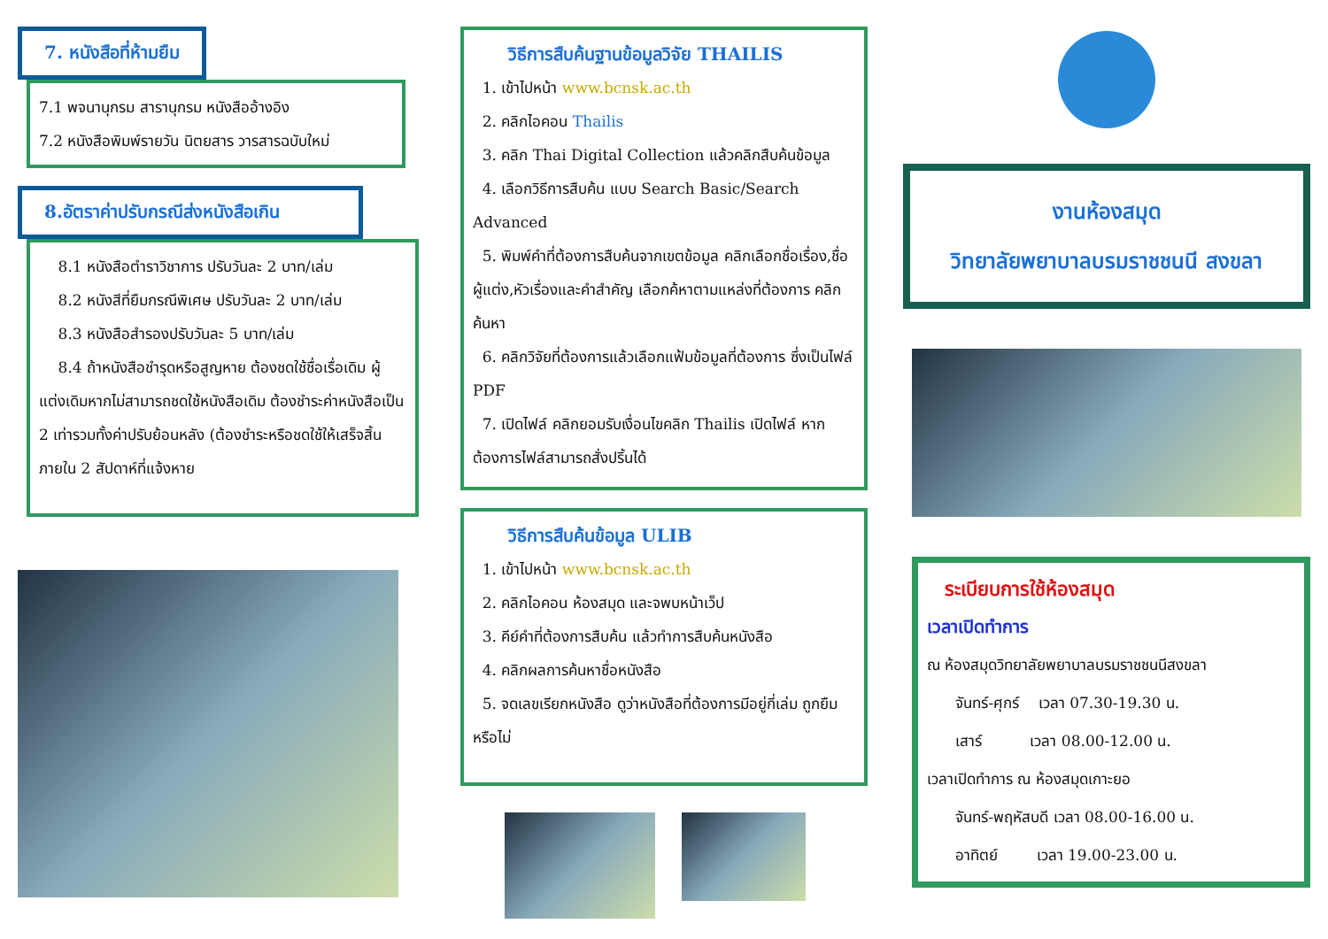7. หนังสือที่ห้ามยืม
7.1 พจนานุกรม สารานุกรม หนังสืออ้างอิง
7.2 หนังสือพิมพ์รายวัน นิตยสาร วารสารฉบับใหม่
8.อัตราค่าปรับกรณีส่งหนังสือเกิน
8.1 หนังสือตำราวิชาการ ปรับวันละ 2 บาท/เล่ม
8.2 หนังสีที่ยืมกรณีพิเศษ ปรับวันละ 2 บาท/เล่ม
8.3 หนังสือสำรองปรับวันละ 5 บาท/เล่ม
8.4 ถ้าหนังสือชำรุดหรือสูญหาย ต้องชดใช้ชื่อเรื่อเดิม ผู้แต่งเดิมหากไม่สามารถชดใช้หนังสือเดิม ต้องชำระค่าหนังสือเป็น 2 เท่ารวมทั้งค่าปรับย้อนหลัง (ต้องชำระหรือชดใช้ให้เสร็จสิ้นภายใน 2 สัปดาห์ที่แจ้งหาย
วิธีการสืบค้นฐานข้อมูลวิจัย THAILIS
1. เข้าไปหน้า www.bcnsk.ac.th
2. คลิกไอคอน Thailis
3. คลิก Thai Digital Collection แล้วคลิกสืบค้นข้อมูล
4. เลือกวิธีการสืบค้น แบบ Search Basic/Search Advanced
5. พิมพ์คำที่ต้องการสืบค้นจากเขตข้อมูล คลิกเลือกชื่อเรื่อง,ชื่อผู้แต่ง,หัวเรื่องและคำสำคัญ เลือกค้หาตามแหล่งที่ต้องการ คลิกค้นหา
6. คลิกวิจัยที่ต้องการแล้วเลือกแฟ้มข้อมูลที่ต้องการ ซึ่งเป็นไฟล์ PDF
7. เปิดไฟล์ คลิกยอมรับเงื่อนไขคลิก Thailis เปิดไฟล์ หากต้องการไฟล์สามารถสั่งปริ้นได้
วิธีการสืบค้นข้อมูล ULIB
1. เข้าไปหน้า www.bcnsk.ac.th
2. คลิกไอคอน ห้องสมุด และจพบหน้าเว็ป
3. คีย์คำที่ต้องการสืบค้น แล้วทำการสืบค้นหนังสือ
4. คลิกผลการค้นหาชื่อหนังสือ
5. จดเลขเรียกหนังสือ ดูว่าหนังสือที่ต้องการมีอยู่กี่เล่ม ถูกยืมหรือไม่
งานห้องสมุด
วิทยาลัยพยาบาลบรมราชชนนี สงขลา
ระเบียบการใช้ห้องสมุด
เวลาเปิดทำการ
ณ ห้องสมุดวิทยาลัยพยาบาลบรมราชชนนีสงขลา
จันทร์-ศุกร์ เวลา 07.30-19.30 น.
เสาร์ เวลา 08.00-12.00 น.
เวลาเปิดทำการ ณ ห้องสมุดเกาะยอ
จันทร์-พฤหัสบดี เวลา 08.00-16.00 น.
อาทิตย์ เวลา 19.00-23.00 น.